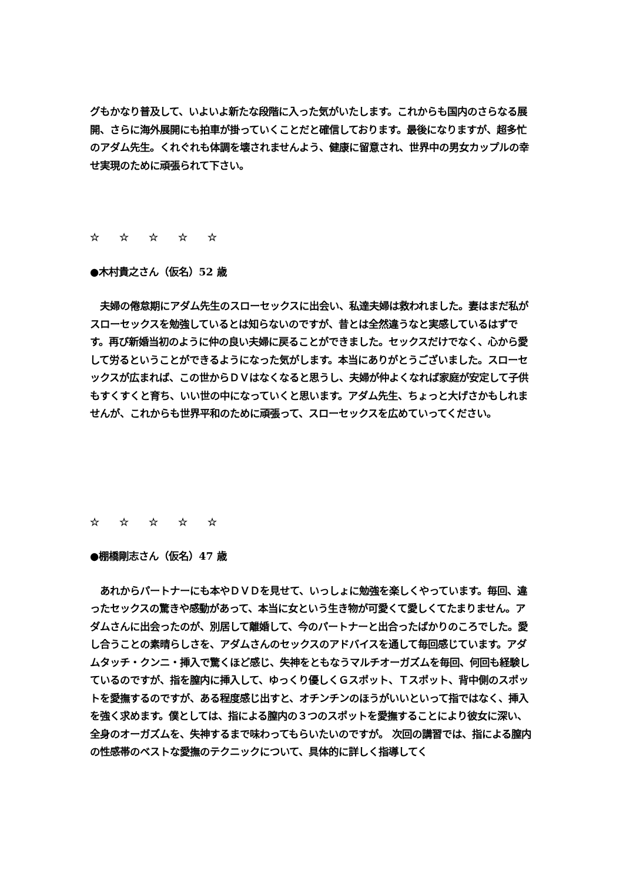グもかなり普及して、いよいよ新たな段階に入った気がいたします。これからも国内のさらなる展開、さらに海外展開にも拍車が掛っていくことだと確信しております。最後になりますが、超多忙のアダム先生。くれぐれも体調を壊されませんよう、健康に留意され、世界中の男女カップルの幸せ実現のために頑張られて下さい。
☆　　☆　　☆　　☆　　☆
●木村貴之さん（仮名）52 歳
　夫婦の倦怠期にアダム先生のスローセックスに出会い、私達夫婦は救われました。妻はまだ私がスローセックスを勉強しているとは知らないのですが、昔とは全然違うなと実感しているはずです。再び新婚当初のように仲の良い夫婦に戻ることができました。セックスだけでなく、心から愛して労るということができるようになった気がします。本当にありがとうございました。スローセックスが広まれば、この世からＤＶはなくなると思うし、夫婦が仲よくなれば家庭が安定して子供もすくすくと育ち、いい世の中になっていくと思います。アダム先生、ちょっと大げさかもしれませんが、これからも世界平和のために頑張って、スローセックスを広めていってください。
☆　　☆　　☆　　☆　　☆
●棚橋剛志さん（仮名）47 歳
　あれからパートナーにも本やＤＶＤを見せて、いっしょに勉強を楽しくやっています。毎回、違ったセックスの驚きや感動があって、本当に女という生き物が可愛くて愛しくてたまりません。アダムさんに出会ったのが、別居して離婚して、今のパートナーと出合ったばかりのころでした。愛し合うことの素晴らしさを、アダムさんのセックスのアドバイスを通して毎回感じています。アダムタッチ・クンニ・挿入で驚くほど感じ、失神をともなうマルチオーガズムを毎回、何回も経験しているのですが、指を膣内に挿入して、ゆっくり優しくＧスポット、Ｔスポット、背中側のスポットを愛撫するのですが、ある程度感じ出すと、オチンチンのほうがいいといって指ではなく、挿入を強く求めます。僕としては、指による膣内の３つのスポットを愛撫することにより彼女に深い、全身のオーガズムを、失神するまで味わってもらいたいのですが。 次回の講習では、指による膣内の性感帯のベストな愛撫のテクニックについて、具体的に詳しく指導してく